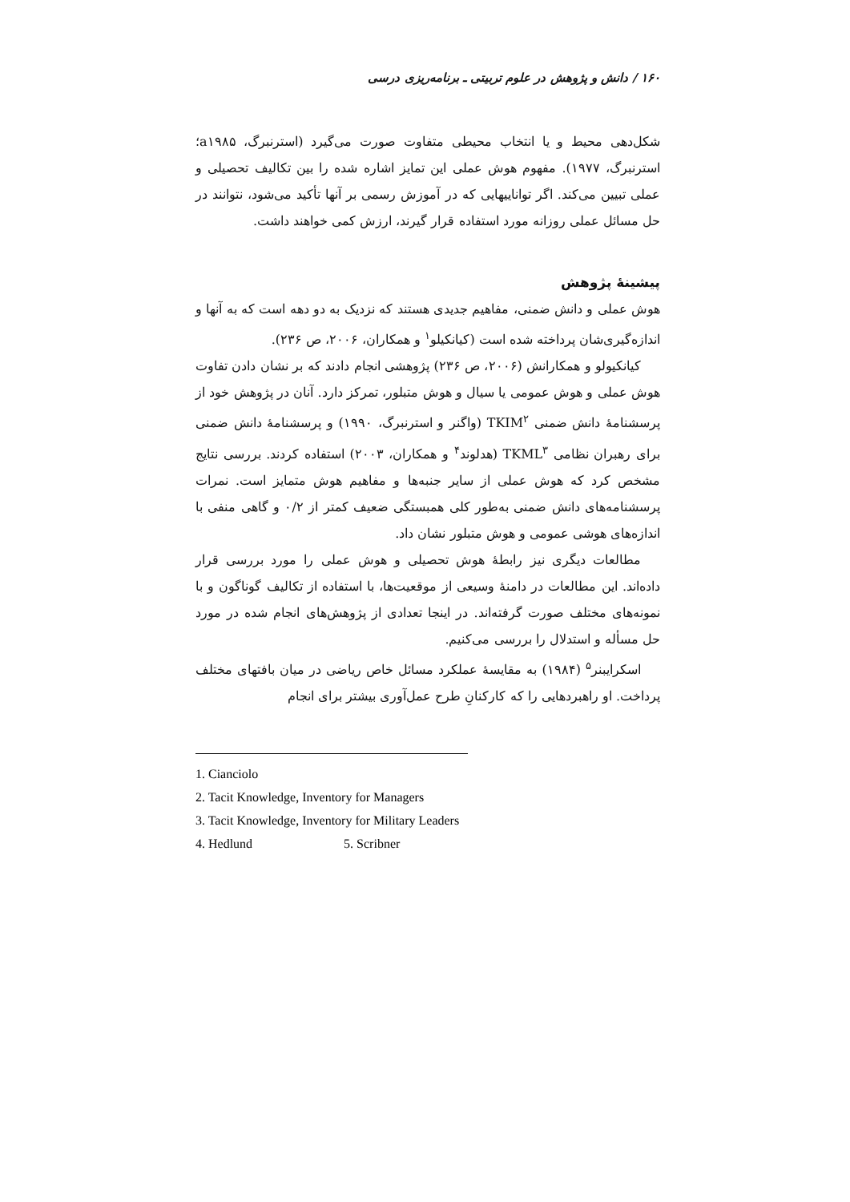۱۶۰ / دانش و پژوهش در علوم تربیتی ـ برنامه‌ریزی درسی
شکل‌دهی محیط و یا انتخاب محیطی متفاوت صورت می‌گیرد (استرنبرگ، a۱۹۸۵؛ استرنبرگ، ۱۹۷۷). مفهوم هوش عملی این تمایز اشاره شده را بین تکالیف تحصیلی و عملی تبیین می‌کند. اگر تواناییهایی که در آموزش رسمی بر آنها تأکید می‌شود، نتوانند در حل مسائل عملی روزانه مورد استفاده قرار گیرند، ارزش کمی خواهند داشت.
پیشینهٔ پژوهش
هوش عملی و دانش ضمنی، مفاهیم جدیدی هستند که نزدیک به دو دهه است که به آنها و اندازه‌گیری‌شان پرداخته شده است (کیانکیلو<sup>۱</sup> و همکاران، ۲۰۰۶، ص ۲۳۶).
کیانکیولو و همکارانش (۲۰۰۶، ص ۲۳۶) پژوهشی انجام دادند که بر نشان دادن تفاوت هوش عملی و هوش عمومی یا سیال و هوش متبلور، تمرکز دارد. آنان در پژوهش خود از پرسشنامهٔ دانش ضمنی TKIM<sup>۲</sup> (واگنر و استرنبرگ، ۱۹۹۰) و پرسشنامهٔ دانش ضمنی برای رهبران نظامی TKML<sup>۳</sup> (هدلوند<sup>۴</sup> و همکاران، ۲۰۰۳) استفاده کردند. بررسی نتایج مشخص کرد که هوش عملی از سایر جنبه‌ها و مفاهیم هوش متمایز است. نمرات پرسشنامه‌های دانش ضمنی به‌طور کلی همبستگی ضعیف کمتر از ۰/۲ و گاهی منفی با اندازه‌های هوشی عمومی و هوش متبلور نشان داد.
مطالعات دیگری نیز رابطهٔ هوش تحصیلی و هوش عملی را مورد بررسی قرار داده‌اند. این مطالعات در دامنهٔ وسیعی از موقعیت‌ها، با استفاده از تکالیف گوناگون و با نمونه‌های مختلف صورت گرفته‌اند. در اینجا تعدادی از پژوهش‌های انجام شده در مورد حل مسأله و استدلال را بررسی می‌کنیم.
اسکرایبنر<sup>۵</sup> (۱۹۸۴) به مقایسهٔ عملکرد مسائل خاص ریاضی در میان بافتهای مختلف پرداخت. او راهبردهایی را که کارکنانِ طرح عمل‌آوری بیشتر برای انجام
1. Cianciolo
2. Tacit Knowledge, Inventory for Managers
3. Tacit Knowledge, Inventory for Military Leaders
4. Hedlund 5. Scribner